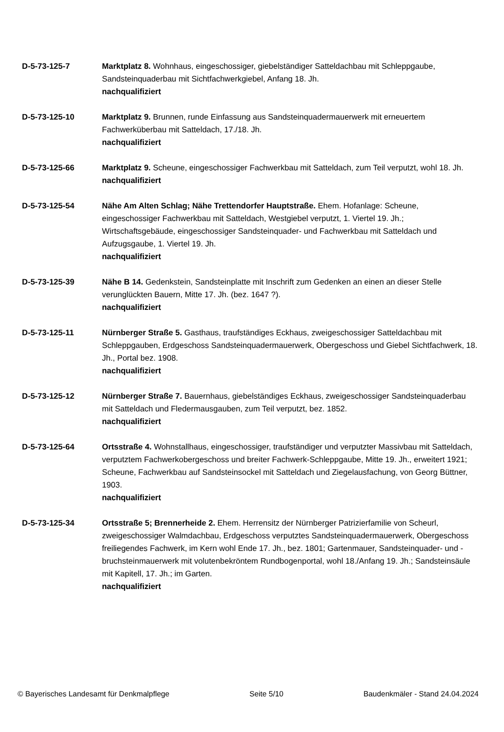D-5-73-125-7 Marktplatz 8. Wohnhaus, eingeschossiger, giebelständiger Satteldachbau mit Schleppgaube, Sandsteinquaderbau mit Sichtfachwerkgiebel, Anfang 18. Jh.
nachqualifiziert
D-5-73-125-10 Marktplatz 9. Brunnen, runde Einfassung aus Sandsteinquadermauerwerk mit erneuertem Fachwerküberbau mit Satteldach, 17./18. Jh.
nachqualifiziert
D-5-73-125-66 Marktplatz 9. Scheune, eingeschossiger Fachwerkbau mit Satteldach, zum Teil verputzt, wohl 18. Jh.
nachqualifiziert
D-5-73-125-54 Nähe Am Alten Schlag; Nähe Trettendorfer Hauptstraße. Ehem. Hofanlage: Scheune, eingeschossiger Fachwerkbau mit Satteldach, Westgiebel verputzt, 1. Viertel 19. Jh.; Wirtschaftsgebäude, eingeschossiger Sandsteinquader- und Fachwerkbau mit Satteldach und Aufzugsgaube, 1. Viertel 19. Jh.
nachqualifiziert
D-5-73-125-39 Nähe B 14. Gedenkstein, Sandsteinplatte mit Inschrift zum Gedenken an einen an dieser Stelle verunglückten Bauern, Mitte 17. Jh. (bez. 1647 ?).
nachqualifiziert
D-5-73-125-11 Nürnberger Straße 5. Gasthaus, traufständiges Eckhaus, zweigeschossiger Satteldachbau mit Schleppgauben, Erdgeschoss Sandsteinquadermauerwerk, Obergeschoss und Giebel Sichtfachwerk, 18. Jh., Portal bez. 1908.
nachqualifiziert
D-5-73-125-12 Nürnberger Straße 7. Bauernhaus, giebelständiges Eckhaus, zweigeschossiger Sandsteinquaderbau mit Satteldach und Fledermausgauben, zum Teil verputzt, bez. 1852.
nachqualifiziert
D-5-73-125-64 Ortsstraße 4. Wohnstallhaus, eingeschossiger, traufständiger und verputzter Massivbau mit Satteldach, verputztem Fachwerkobergeschoss und breiter Fachwerk-Schleppgaube, Mitte 19. Jh., erweitert 1921; Scheune, Fachwerkbau auf Sandsteinsockel mit Satteldach und Ziegelausfachung, von Georg Büttner, 1903.
nachqualifiziert
D-5-73-125-34 Ortsstraße 5; Brennerheide 2. Ehem. Herrensitz der Nürnberger Patrizierfamilie von Scheurl, zweigeschossiger Walmdachbau, Erdgeschoss verputztes Sandsteinquadermauerwerk, Obergeschoss freiliegendes Fachwerk, im Kern wohl Ende 17. Jh., bez. 1801; Gartenmauer, Sandsteinquader- und -bruchsteinmauerwerk mit volutenbekröntem Rundbogenportal, wohl 18./Anfang 19. Jh.; Sandsteinsäule mit Kapitell, 17. Jh.; im Garten.
nachqualifiziert
© Bayerisches Landesamt für Denkmalpflege Seite 5/10 Baudenkmäler - Stand 24.04.2024